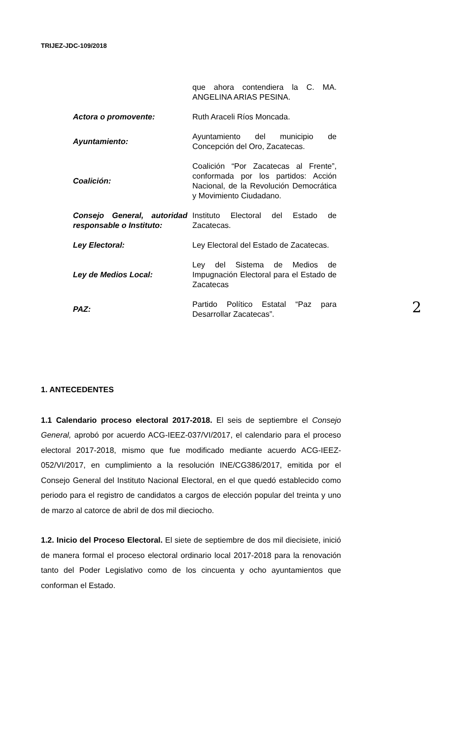TRIJEZ-JDC-109/2018
| | que ahora contendiera la C. MA. ANGELINA ARIAS PESINA. |
| Actora o promovente: | Ruth Araceli Ríos Moncada. |
| Ayuntamiento: | Ayuntamiento del municipio de Concepción del Oro, Zacatecas. |
| Coalición: | Coalición “Por Zacatecas al Frente”, conformada por los partidos: Acción Nacional, de la Revolución Democrática y Movimiento Ciudadano. |
| Consejo General, autoridad responsable o Instituto: | Instituto Electoral del Estado de Zacatecas. |
| Ley Electoral: | Ley Electoral del Estado de Zacatecas. |
| Ley de Medios Local: | Ley del Sistema de Medios de Impugnación Electoral para el Estado de Zacatecas |
| PAZ: | Partido Político Estatal “Paz para Desarrollar Zacatecas”. |
2
1. ANTECEDENTES
1.1 Calendario proceso electoral 2017-2018. El seis de septiembre el Consejo General, aprobó por acuerdo ACG-IEEZ-037/VI/2017, el calendario para el proceso electoral 2017-2018, mismo que fue modificado mediante acuerdo ACG-IEEZ-052/VI/2017, en cumplimiento a la resolución INE/CG386/2017, emitida por el Consejo General del Instituto Nacional Electoral, en el que quedó establecido como periodo para el registro de candidatos a cargos de elección popular del treinta y uno de marzo al catorce de abril de dos mil dieciocho.
1.2. Inicio del Proceso Electoral. El siete de septiembre de dos mil diecisiete, inició de manera formal el proceso electoral ordinario local 2017-2018 para la renovación tanto del Poder Legislativo como de los cincuenta y ocho ayuntamientos que conforman el Estado.